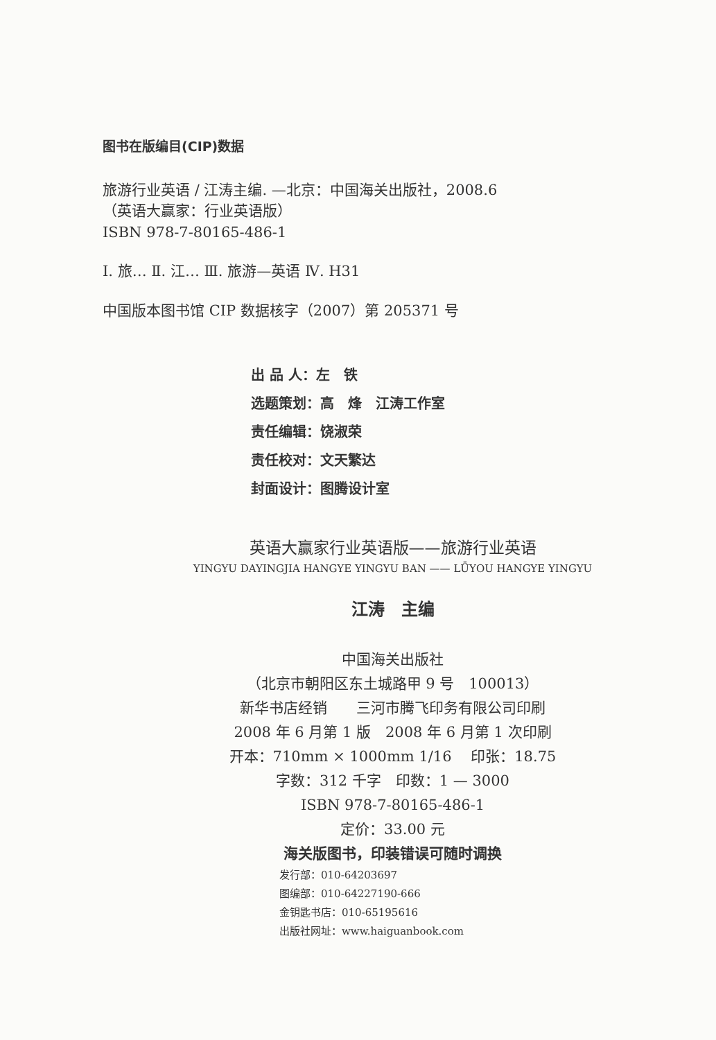图书在版编目(CIP)数据
旅游行业英语 / 江涛主编. —北京：中国海关出版社，2008.6
（英语大赢家：行业英语版）
ISBN 978-7-80165-486-1
Ⅰ. 旅… Ⅱ. 江… Ⅲ. 旅游—英语 Ⅳ. H31
中国版本图书馆 CIP 数据核字（2007）第 205371 号
出 品 人：左　铁
选题策划：高　烽　江涛工作室
责任编辑：饶淑荣
责任校对：文天繁达
封面设计：图腾设计室
英语大赢家行业英语版——旅游行业英语
YINGYU DAYINGJIA HANGYE YINGYU BAN —— LǙYOU HANGYE YINGYU
江涛　主编
中国海关出版社
（北京市朝阳区东土城路甲 9 号　100013）
新华书店经销　　三河市腾飞印务有限公司印刷
2008 年 6 月第 1 版　2008 年 6 月第 1 次印刷
开本：710mm × 1000mm 1/16　 印张：18.75
字数：312 千字　印数：1 — 3000
ISBN 978-7-80165-486-1
定价：33.00 元
海关版图书，印装错误可随时调换
发行部：010-64203697
图编部：010-64227190-666
金钥匙书店：010-65195616
出版社网址：www.haiguanbook.com